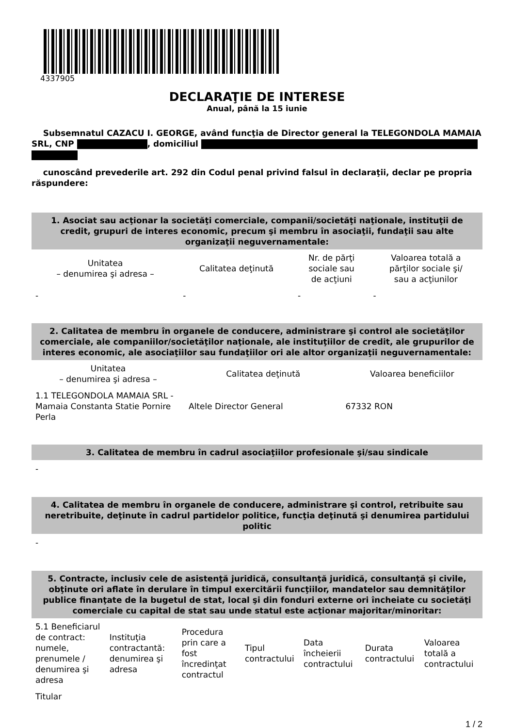4337905
DECLARAŢIE DE INTERESE
Anual, până la 15 iunie
Subsemnatul CAZACU I. GEORGE, având funcţia de Director general la TELEGONDOLA MAMAIA SRL, CNP , domiciliul
cunoscând prevederile art. 292 din Codul penal privind falsul în declaraţii, declar pe propria răspundere:
1. Asociat sau acţionar la societăţi comerciale, companii/societăţi naţionale, instituţii de credit, grupuri de interes economic, precum şi membru în asociaţii, fundaţii sau alte organizaţii neguvernamentale:
| Unitatea – denumirea şi adresa – | Calitatea deţinută | Nr. de părţi sociale sau de acţiuni | Valoarea totală a părţilor sociale şi/ sau a acţiunilor |
| --- | --- | --- | --- |
| - | - | - | - |
2. Calitatea de membru în organele de conducere, administrare şi control ale societăţilor comerciale, ale companiilor/societăţilor naţionale, ale instituţiilor de credit, ale grupurilor de interes economic, ale asociaţiilor sau fundaţiilor ori ale altor organizaţii neguvernamentale:
| Unitatea – denumirea şi adresa – | Calitatea deţinută | Valoarea beneficiilor |
| --- | --- | --- |
| 1.1 TELEGONDOLA MAMAIA SRL - Mamaia Constanta Statie Pornire Perla | Altele Director General | 67332 RON |
3. Calitatea de membru în cadrul asociaţiilor profesionale şi/sau sindicale
-
4. Calitatea de membru în organele de conducere, administrare şi control, retribuite sau neretribuite, deţinute în cadrul partidelor politice, funcţia deţinută şi denumirea partidului politic
-
5. Contracte, inclusiv cele de asistenţă juridică, consultanţă juridică, consultanţă şi civile, obţinute ori aflate în derulare în timpul exercitării funcţiilor, mandatelor sau demnităţilor publice finanţate de la bugetul de stat, local şi din fonduri externe ori încheiate cu societăţi comerciale cu capital de stat sau unde statul este acţionar majoritar/minoritar:
| 5.1 Beneficiarul de contract: numele, prenumele / denumirea şi adresa | Instituţia contractantă: denumirea şi adresa | Procedura prin care a fost încredinţat contractul | Tipul contractului | Data încheierii contractului | Durata contractului | Valoarea totală a contractului |
| Titular | | | | | | |
1 / 2